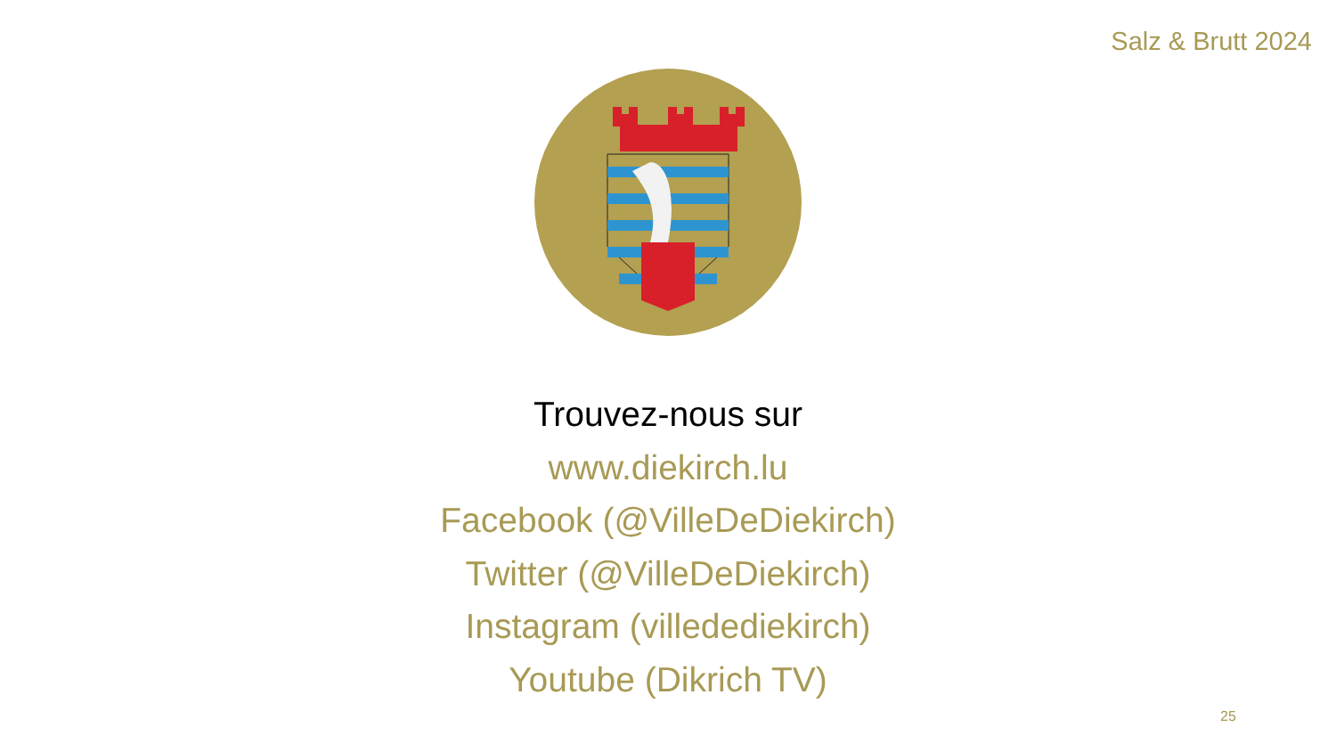Salz & Brutt 2024
Trouvez-nous sur
www.diekirch.lu
Facebook (@VilleDeDiekirch)
Twitter (@VilleDeDiekirch)
Instagram (villedediekirch)
Youtube (Dikrich TV)
25